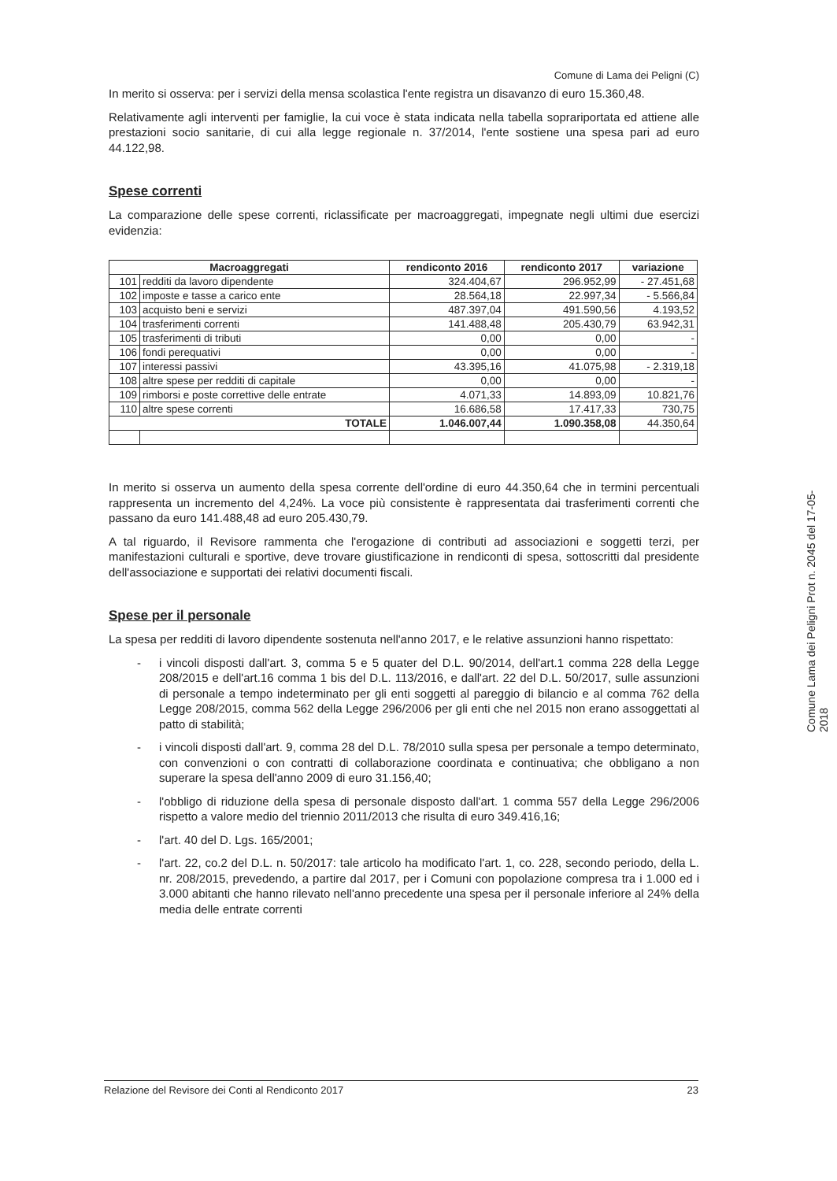Comune di Lama dei Peligni (C)
In merito si osserva: per i servizi della mensa scolastica l'ente registra un disavanzo di euro 15.360,48.
Relativamente agli interventi per famiglie, la cui voce è stata indicata nella tabella soprariportata ed attiene alle prestazioni socio sanitarie, di cui alla legge regionale n. 37/2014, l'ente sostiene una spesa pari ad euro 44.122,98.
Spese correnti
La comparazione delle spese correnti, riclassificate per macroaggregati, impegnate negli ultimi due esercizi evidenzia:
| Macroaggregati | | rendiconto 2016 | rendiconto 2017 | variazione |
| --- | --- | --- | --- | --- |
| 101 | redditi da lavoro dipendente | 324.404,67 | 296.952,99 | - 27.451,68 |
| 102 | imposte e tasse a carico ente | 28.564,18 | 22.997,34 | - 5.566,84 |
| 103 | acquisto beni e servizi | 487.397,04 | 491.590,56 | 4.193,52 |
| 104 | trasferimenti correnti | 141.488,48 | 205.430,79 | 63.942,31 |
| 105 | trasferimenti di tributi | 0,00 | 0,00 | - |
| 106 | fondi perequativi | 0,00 | 0,00 | - |
| 107 | interessi passivi | 43.395,16 | 41.075,98 | - 2.319,18 |
| 108 | altre spese per redditi di capitale | 0,00 | 0,00 | - |
| 109 | rimborsi e poste correttive delle entrate | 4.071,33 | 14.893,09 | 10.821,76 |
| 110 | altre spese correnti | 16.686,58 | 17.417,33 | 730,75 |
| TOTALE | | 1.046.007,44 | 1.090.358,08 | 44.350,64 |
In merito si osserva un aumento della spesa corrente dell'ordine di euro 44.350,64 che in termini percentuali rappresenta un incremento del 4,24%. La voce più consistente è rappresentata dai trasferimenti correnti che passano da euro 141.488,48 ad euro 205.430,79.
A tal riguardo, il Revisore rammenta che l'erogazione di contributi ad associazioni e soggetti terzi, per manifestazioni culturali e sportive, deve trovare giustificazione in rendiconti di spesa, sottoscritti dal presidente dell'associazione e supportati dei relativi documenti fiscali.
Spese per il personale
La spesa per redditi di lavoro dipendente sostenuta nell'anno 2017, e le relative assunzioni hanno rispettato:
- i vincoli disposti dall'art. 3, comma 5 e 5 quater del D.L. 90/2014, dell'art.1 comma 228 della Legge 208/2015 e dell'art.16 comma 1 bis del D.L. 113/2016, e dall'art. 22 del D.L. 50/2017, sulle assunzioni di personale a tempo indeterminato per gli enti soggetti al pareggio di bilancio e al comma 762 della Legge 208/2015, comma 562 della Legge 296/2006 per gli enti che nel 2015 non erano assoggettati al patto di stabilità;
- i vincoli disposti dall'art. 9, comma 28 del D.L. 78/2010 sulla spesa per personale a tempo determinato, con convenzioni o con contratti di collaborazione coordinata e continuativa; che obbligano a non superare la spesa dell'anno 2009 di euro 31.156,40;
- l'obbligo di riduzione della spesa di personale disposto dall'art. 1 comma 557 della Legge 296/2006 rispetto a valore medio del triennio 2011/2013 che risulta di euro 349.416,16;
- l'art. 40 del D. Lgs. 165/2001;
- l'art. 22, co.2 del D.L. n. 50/2017: tale articolo ha modificato l'art. 1, co. 228, secondo periodo, della L. nr. 208/2015, prevedendo, a partire dal 2017, per i Comuni con popolazione compresa tra i 1.000 ed i 3.000 abitanti che hanno rilevato nell'anno precedente una spesa per il personale inferiore al 24% della media delle entrate correnti
Relazione del Revisore dei Conti al Rendiconto 2017 23
Comune Lama dei Peligni Prot n. 2045 del 17-05-2018